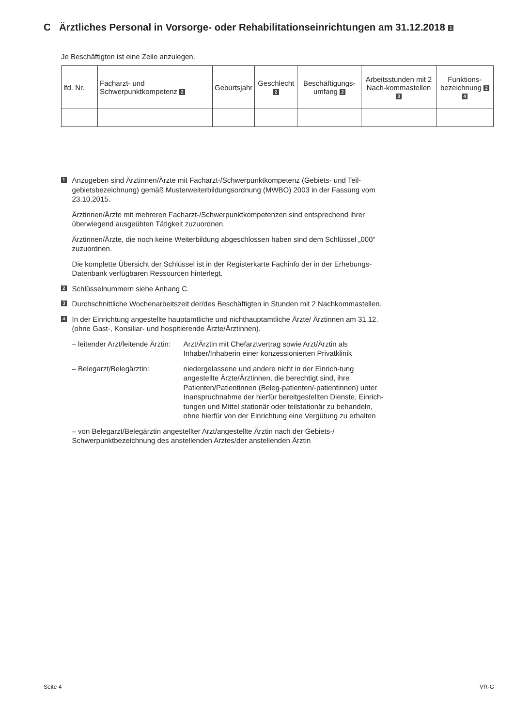C Ärztliches Personal in Vorsorge- oder Rehabilitationseinrichtungen am 31.12.2018 1
Je Beschäftigten ist eine Zeile anzulegen.
| lfd. Nr. | Facharzt- und Schwerpunktkompetenz 2 | Geburtsjahr | Geschlecht 2 | Beschäftigungs-umfang 2 | Arbeitsstunden mit 2 Nach-kommastellen 3 | Funktions-bezeichnung 2 4 |
| --- | --- | --- | --- | --- | --- | --- |
1
Anzugeben sind Ärztinnen/Ärzte mit Facharzt-/Schwerpunktkompetenz (Gebiets- und Teil-gebietsbezeichnung) gemäß Musterweiterbildungsordnung (MWBO) 2003 in der Fassung vom 23.10.2015.
Ärztinnen/Ärzte mit mehreren Facharzt-/Schwerpunktkompetenzen sind entsprechend ihrer überwiegend ausgeübten Tätigkeit zuzuordnen.
Ärztinnen/Ärzte, die noch keine Weiterbildung abgeschlossen haben sind dem Schlüssel „000“ zuzuordnen.
Die komplette Übersicht der Schlüssel ist in der Registerkarte Fachinfo der in der Erhebungs-Datenbank verfügbaren Ressourcen hinterlegt.
2
Schlüsselnummern siehe Anhang C.
3
Durchschnittliche Wochenarbeitszeit der/des Beschäftigten in Stunden mit 2 Nachkommastellen.
4
In der Einrichtung angestellte hauptamtliche und nichthauptamtliche Ärzte/ Ärztinnen am 31.12. (ohne Gast-, Konsiliar- und hospitierende Ärzte/Ärztinnen).
– leitender Arzt/leitende Ärztin:
Arzt/Ärztin mit Chefarztvertrag sowie Arzt/Ärztin als Inhaber/Inhaberin einer konzessionierten Privatklinik
– Belegarzt/Belegärztin: niedergelassene und andere nicht in der Einrich-tung angestellte Ärzte/Ärztinnen, die berechtigt sind, ihre Patienten/Patientinnen (Beleg-patienten/-patientinnen) unter Inanspruchnahme der hierfür bereitgestellten Dienste, Einrich-tungen und Mittel stationär oder teilstationär zu behandeln, ohne hierfür von der Einrichtung eine Vergütung zu erhalten
– von Belegarzt/Belegärztin angestellter Arzt/angestellte Ärztin nach der Gebiets-/ Schwerpunktbezeichnung des anstellenden Arztes/der anstellenden Ärztin
Seite 4 VR-G